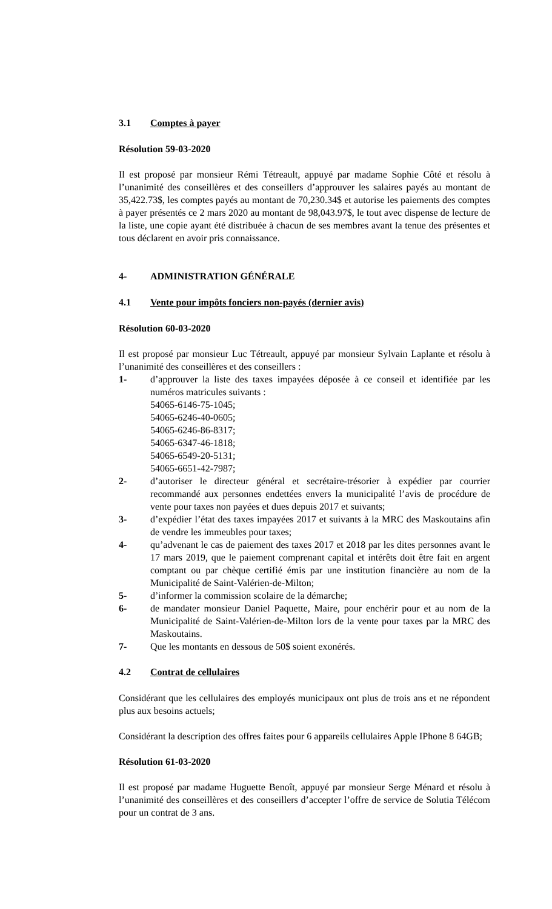3.1 Comptes à payer
Résolution 59-03-2020
Il est proposé par monsieur Rémi Tétreault, appuyé par madame Sophie Côté et résolu à l’unanimité des conseillères et des conseillers d’approuver les salaires payés au montant de 35,422.73$, les comptes payés au montant de 70,230.34$ et autorise les paiements des comptes à payer présentés ce 2 mars 2020 au montant de 98,043.97$, le tout avec dispense de lecture de la liste, une copie ayant été distribuée à chacun de ses membres avant la tenue des présentes et tous déclarent en avoir pris connaissance.
4- ADMINISTRATION GÉNÉRALE
4.1 Vente pour impôts fonciers non-payés (dernier avis)
Résolution 60-03-2020
Il est proposé par monsieur Luc Tétreault, appuyé par monsieur Sylvain Laplante et résolu à l’unanimité des conseillères et des conseillers :
1- d’approuver la liste des taxes impayées déposée à ce conseil et identifiée par les numéros matricules suivants :
54065-6146-75-1045;
54065-6246-40-0605;
54065-6246-86-8317;
54065-6347-46-1818;
54065-6549-20-5131;
54065-6651-42-7987;
2- d’autoriser le directeur général et secrétaire-trésorier à expédier par courrier recommandé aux personnes endettées envers la municipalité l’avis de procédure de vente pour taxes non payées et dues depuis 2017 et suivants;
3- d’expédier l’état des taxes impayées 2017 et suivants à la MRC des Maskoutains afin de vendre les immeubles pour taxes;
4- qu’advenant le cas de paiement des taxes 2017 et 2018 par les dites personnes avant le 17 mars 2019, que le paiement comprenant capital et intérêts doit être fait en argent comptant ou par chèque certifié émis par une institution financière au nom de la Municipalité de Saint-Valérien-de-Milton;
5- d’informer la commission scolaire de la démarche;
6- de mandater monsieur Daniel Paquette, Maire, pour enchérir pour et au nom de la Municipalité de Saint-Valérien-de-Milton lors de la vente pour taxes par la MRC des Maskoutains.
7- Que les montants en dessous de 50$ soient exonérés.
4.2 Contrat de cellulaires
Considérant que les cellulaires des employés municipaux ont plus de trois ans et ne répondent plus aux besoins actuels;
Considérant la description des offres faites pour 6 appareils cellulaires Apple IPhone 8 64GB;
Résolution 61-03-2020
Il est proposé par madame Huguette Benoît, appuyé par monsieur Serge Ménard et résolu à l’unanimité des conseillères et des conseillers d’accepter l’offre de service de Solutia Télécom pour un contrat de 3 ans.